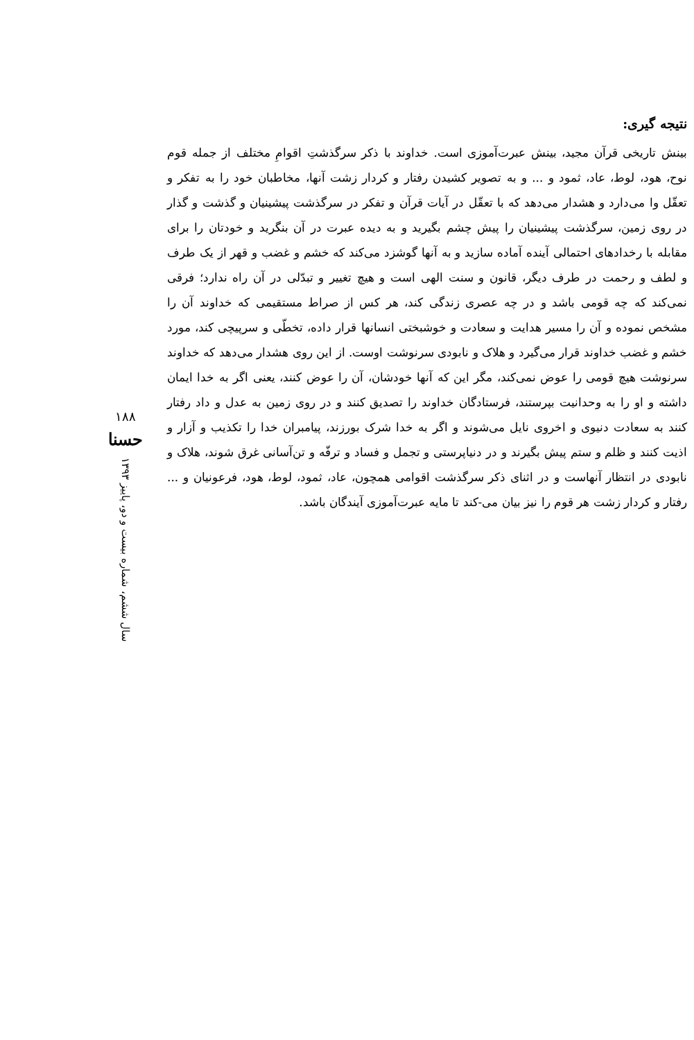نتیجه گیری:
بینش تاریخی قرآن مجید، بینش عبرت‌آموزی است. خداوند با ذکر سرگذشتِ اقوامِ مختلف از جمله قوم نوح، هود، لوط، عاد، ثمود و ... و به تصویر کشیدن رفتار و کردار زشت آنها، مخاطبان خود را به تفکر و تعقّل وا می‌دارد و هشدار می‌دهد که با تعقّل در آیات قرآن و تفکر در سرگذشت پیشینیان و گذشت و گذار در روی زمین، سرگذشت پیشینیان را پیش چشم بگیرید و به دیده عبرت در آن بنگرید و خودتان را برای مقابله با رخدادهای احتمالی آینده آماده سازید و به آنها گوشزد می‌کند که خشم و غضب و قهر از یک طرف و لطف و رحمت در طرف دیگر، قانون و سنت الهی است و هیچ تغییر و تبدّلی در آن راه ندارد؛ فرقی نمی‌کند که چه قومی باشد و در چه عصری زندگی کند، هر کس از صراط مستقیمی که خداوند آن را مشخص نموده و آن را مسیر هدایت و سعادت و خوشبختی انسانها قرار داده، تخطّی و سرپیچی کند، مورد خشم و غضب خداوند قرار می‌گیرد و هلاک و نابودی سرنوشت اوست. از این روی هشدار می‌دهد که خداوند سرنوشت هیچ قومی را عوض نمی‌کند، مگر این که آنها خودشان، آن را عوض کنند، یعنی اگر به خدا ایمان داشته و او را به وحدانیت بپرستند، فرستادگان خداوند را تصدیق کنند و در روی زمین به عدل و داد رفتار کنند به سعادت دنیوی و اخروی نایل می‌شوند و اگر به خدا شرک بورزند، پیامبران خدا را تکذیب و آزار و اذیت کنند و ظلم و ستم پیش بگیرند و در دنیاپرستی و تجمل و فساد و ترفّه و تن‌آسانی غرق شوند، هلاک و نابودی در انتظار آنهاست و در اثنای ذکر سرگذشت اقوامی همچون، عاد، ثمود، لوط، هود، فرعونیان و ... رفتار و کردار زشت هر قوم را نیز بیان می-کند تا مایه عبرت‌آموزی آیندگان باشد.
۱۸۸
حسنا
سال ششم، شماره بیست و دو، پاییز ۱۳۹۳